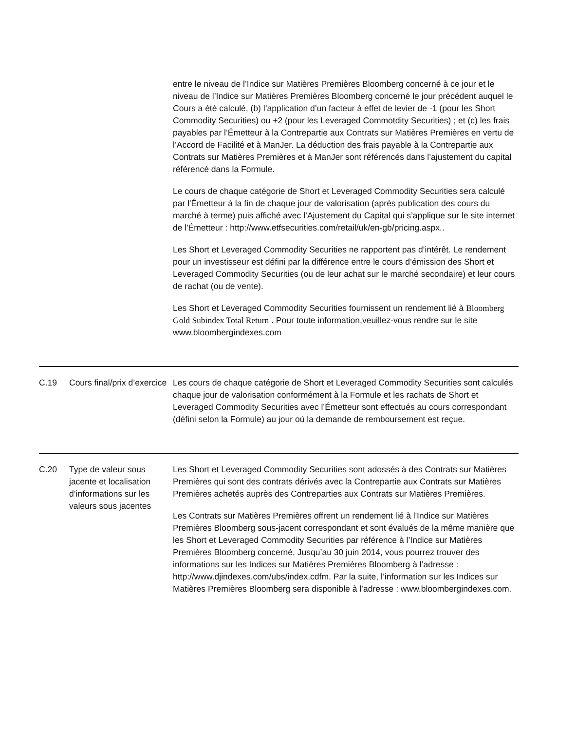| | | entre le niveau de l’Indice sur Matières Premières Bloomberg concerné à ce jour et le niveau de l’Indice sur Matières Premières Bloomberg concerné le jour précédent auquel le Cours a été calculé, (b) l’application d’un facteur à effet de levier de -1 (pour les Short Commodity Securities) ou +2 (pour les Leveraged Commotdity Securities) ; et (c) les frais payables par l’Émetteur à la Contrepartie aux Contrats sur Matières Premières en vertu de l’Accord de Facilité et à ManJer. La déduction des frais payable à la Contrepartie aux Contrats sur Matières Premières et à ManJer sont référencés dans l’ajustement du capital référencé dans la Formule. Le cours de chaque catégorie de Short et Leveraged Commodity Securities sera calculé par l'Émetteur à la fin de chaque jour de valorisation (après publication des cours du marché à terme) puis affiché avec l’Ajustement du Capital qui s’applique sur le site internet de l'Émetteur : http://www.etfsecurities.com/retail/uk/en-gb/pricing.aspx.. Les Short et Leveraged Commodity Securities ne rapportent pas d’intérêt. Le rendement pour un investisseur est défini par la différence entre le cours d’émission des Short et Leveraged Commodity Securities (ou de leur achat sur le marché secondaire) et leur cours de rachat (ou de vente). Les Short et Leveraged Commodity Securities fournissent un rendement lié à Bloomberg Gold Subindex Total Return . Pour toute information,veuillez-vous rendre sur le site www.bloombergindexes.com |
| C.19 | Cours final/prix d’exercice | Les cours de chaque catégorie de Short et Leveraged Commodity Securities sont calculés chaque jour de valorisation conformément à la Formule et les rachats de Short et Leveraged Commodity Securities avec l’Émetteur sont effectués au cours correspondant (défini selon la Formule) au jour où la demande de remboursement est reçue. |
| C.20 | Type de valeur sous jacente et localisation d’informations sur les valeurs sous jacentes | Les Short et Leveraged Commodity Securities sont adossés à des Contrats sur Matières Premières qui sont des contrats dérivés avec la Contrepartie aux Contrats sur Matières Premières achetés auprès des Contreparties aux Contrats sur Matières Premières. Les Contrats sur Matières Premières offrent un rendement lié à l'Indice sur Matières Premières Bloomberg sous-jacent correspondant et sont évalués de la même manière que les Short et Leveraged Commodity Securities par référence à l’Indice sur Matières Premières Bloomberg concerné. Jusqu’au 30 juin 2014, vous pourrez trouver des informations sur les Indices sur Matières Premières Bloomberg à l’adresse : http://www.djindexes.com/ubs/index.cdfm. Par la suite, l’information sur les Indices sur Matières Premières Bloomberg sera disponible à l’adresse : www.bloombergindexes.com. |